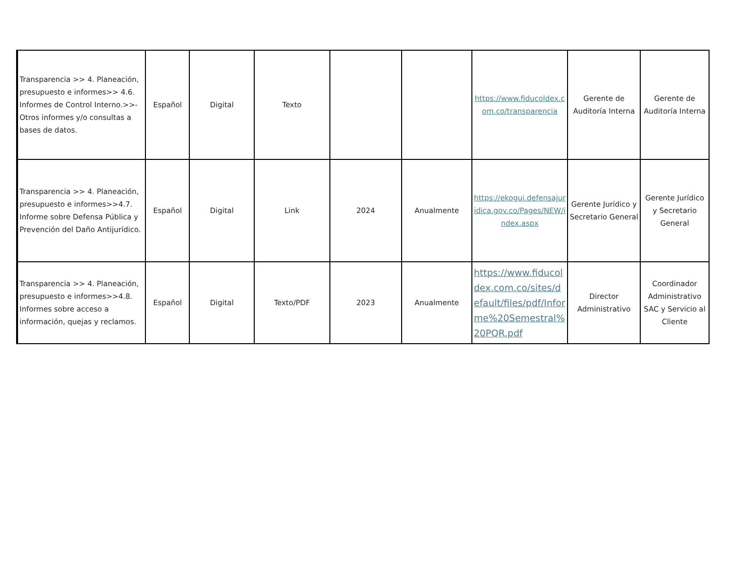| Transparencia >> 4. Planeación, presupuesto e informes>> 4.6. Informes de Control Interno.>>- Otros informes y/o consultas a bases de datos. | Español | Digital | Texto | | | https://www.fiducoldex.com.co/transparencia | Gerente de Auditoría Interna | Gerente de Auditoría Interna |
| Transparencia >> 4. Planeación, presupuesto e informes>>4.7. Informe sobre Defensa Pública y Prevención del Daño Antijurídico. | Español | Digital | Link | 2024 | Anualmente | https://ekogui.defensajuridica.gov.co/Pages/NEW/index.aspx | Gerente Jurídico y Secretario General | Gerente Jurídico y Secretario General |
| Transparencia >> 4. Planeación, presupuesto e informes>>4.8. Informes sobre acceso a información, quejas y reclamos. | Español | Digital | Texto/PDF | 2023 | Anualmente | https://www.fiducoldex.com.co/sites/default/files/pdf/Informe%20Semestral%20PQR.pdf | Director Administrativo | Coordinador Administrativo SAC y Servicio al Cliente |